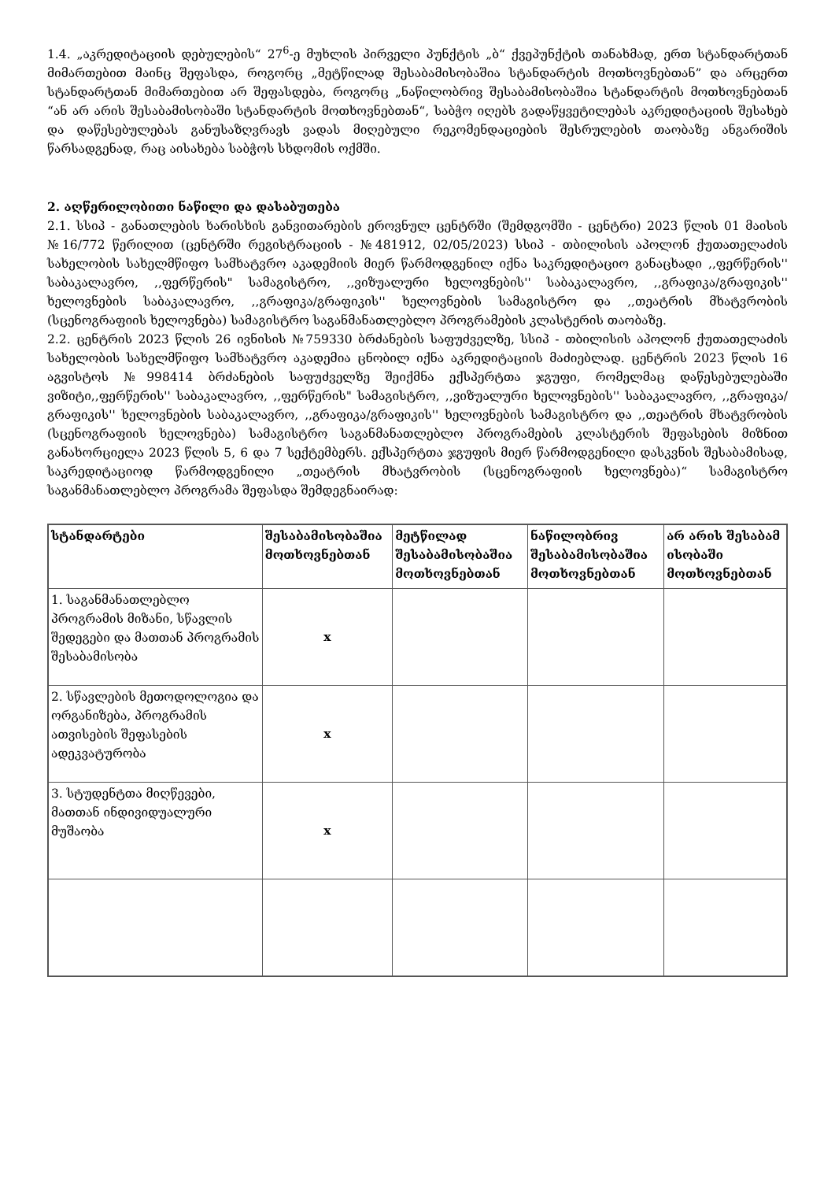1.4. „აკრედიტაციის დებულების“ 27<sup>6</sup>-ე მუხლის პირველი პუნქტის „ბ“ ქვეპუნქტის თანახმად, ერთ სტანდარტთან მიმართებით მაინც შეფასდა, როგორც „მეტწილად შესაბამისობაშია სტანდარტის მოთხოვნებთან” და არცერთ სტანდარტთან მიმართებით არ შეფასდება, როგორც „ნაწილობრივ შესაბამისობაშია სტანდარტის მოთხოვნებთან “ან არ არის შესაბამისობაში სტანდარტის მოთხოვნებთან“, საბჭო იღებს გადაწყვეტილებას აკრედიტაციის შესახებ და დაწესებულებას განუსაზღვრავს ვადას მიღებული რეკომენდაციების შესრულების თაობაზე ანგარიშის წარსადგენად, რაც აისახება საბჭოს სხდომის ოქმში.
2. აღწერილობითი ნაწილი და დასაბუთება
2.1. სსიპ - განათლების ხარისხის განვითარების ეროვნულ ცენტრში (შემდგომში - ცენტრი) 2023 წლის 01 მაისის №16/772 წერილით (ცენტრში რეგისტრაციის - №481912, 02/05/2023) სსიპ - თბილისის აპოლონ ქუთათელაძის სახელობის სახელმწიფო სამხატვრო აკადემიის მიერ წარმოდგენილ იქნა საკრედიტაციო განაცხადი ,,ფერწერის'' საბაკალავრო, ,,ფერწერის" სამაგისტრო, ,,ვიზუალური ხელოვნების'' საბაკალავრო, ,,გრაფიკა/გრაფიკის'' ხელოვნების საბაკალავრო, ,,გრაფიკა/გრაფიკის'' ხელოვნების სამაგისტრო და ,,თეატრის მხატვრობის (სცენოგრაფიის ხელოვნება) სამაგისტრო საგანმანათლებლო პროგრამების კლასტერის თაობაზე.
2.2. ცენტრის 2023 წლის 26 ივნისის №759330 ბრძანების საფუძველზე, სსიპ - თბილისის აპოლონ ქუთათელაძის სახელობის სახელმწიფო სამხატვრო აკადემია ცნობილ იქნა აკრედიტაციის მაძიებლად. ცენტრის 2023 წლის 16 აგვისტოს №998414 ბრძანების საფუძველზე შეიქმნა ექსპერტთა ჯგუფი, რომელმაც დაწესებულებაში ვიზიტი,,ფერწერის'' საბაკალავრო, ,,ფერწერის" სამაგისტრო, ,,ვიზუალური ხელოვნების'' საბაკალავრო, ,,გრაფიკა/გრაფიკის'' ხელოვნების საბაკალავრო, ,,გრაფიკა/გრაფიკის'' ხელოვნების სამაგისტრო და ,,თეატრის მხატვრობის (სცენოგრაფიის ხელოვნება) სამაგისტრო საგანმანათლებლო პროგრამების კლასტერის შეფასების მიზნით განახორციელა 2023 წლის 5, 6 და 7 სექტემბერს. ექსპერტთა ჯგუფის მიერ წარმოდგენილი დასკვნის შესაბამისად, საკრედიტაციოდ წარმოდგენილი „თეატრის მხატვრობის (სცენოგრაფიის ხელოვნება)“ სამაგისტრო საგანმანათლებლო პროგრამა შეფასდა შემდეგნაირად:
| სტანდარტები | შესაბამისობაშია მოთხოვნებთან | მეტწილად შესაბამისობაშია მოთხოვნებთან | ნაწილობრივ შესაბამისობაშია მოთხოვნებთან | არ არის შესაბამ ისობაში მოთხოვნებთან |
| --- | --- | --- | --- | --- |
| 1. საგანმანათლებლო პროგრამის მიზანი, სწავლის შედეგები და მათთან პროგრამის შესაბამისობა | x | | | |
| 2. სწავლების მეთოდოლოგია და ორგანიზება, პროგრამის ათვისების შეფასების ადეკვატურობა | x | | | |
| 3. სტუდენტთა მიღწევები, მათთან ინდივიდუალური მუშაობა | x | | | |